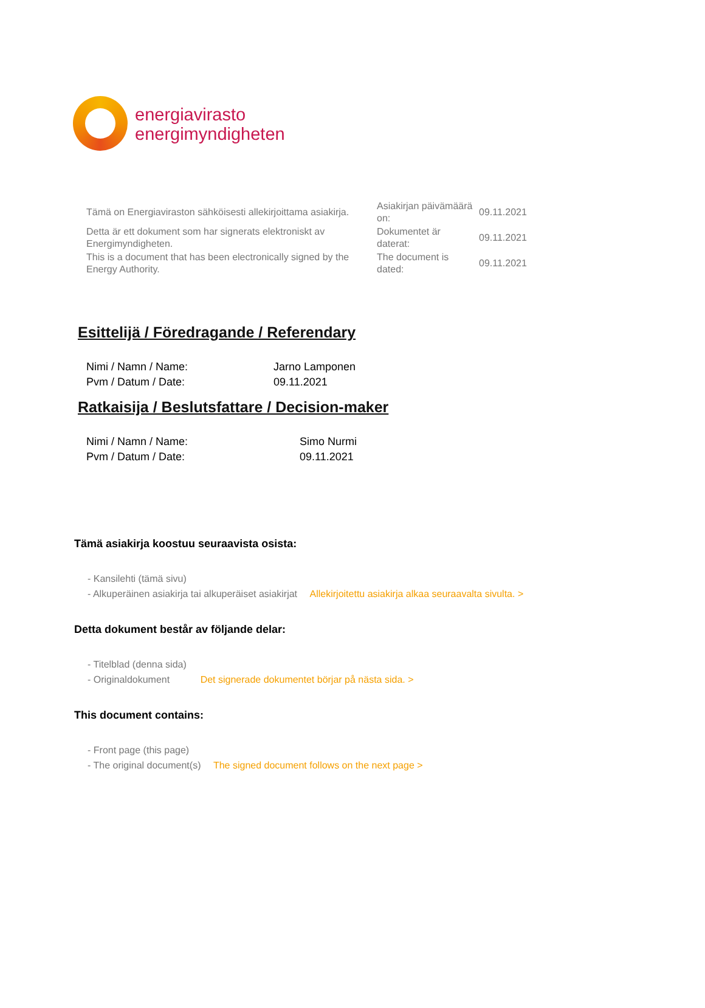energiavirasto
energimyndigheten
| Tämä on Energiaviraston sähköisesti allekirjoittama asiakirja. | Asiakirjan päivämäärä on: | 09.11.2021 |
| Detta är ett dokument som har signerats elektroniskt av Energimyndigheten. | Dokumentet är daterat: | 09.11.2021 |
| This is a document that has been electronically signed by the Energy Authority. | The document is dated: | 09.11.2021 |
Esittelijä / Föredragande / Referendary
| Nimi / Namn / Name: | Jarno Lamponen |
| Pvm / Datum / Date: | 09.11.2021 |
Ratkaisija / Beslutsfattare / Decision-maker
| Nimi / Namn / Name: | Simo Nurmi |
| Pvm / Datum / Date: | 09.11.2021 |
Tämä asiakirja koostuu seuraavista osista:
- Kansilehti (tämä sivu)
- Alkuperäinen asiakirja tai alkuperäiset asiakirjat Allekirjoitettu asiakirja alkaa seuraavalta sivulta. >
Detta dokument består av följande delar:
- Titelblad (denna sida)
- Originaldokument Det signerade dokumentet börjar på nästa sida. >
This document contains:
- Front page (this page)
- The original document(s) The signed document follows on the next page >